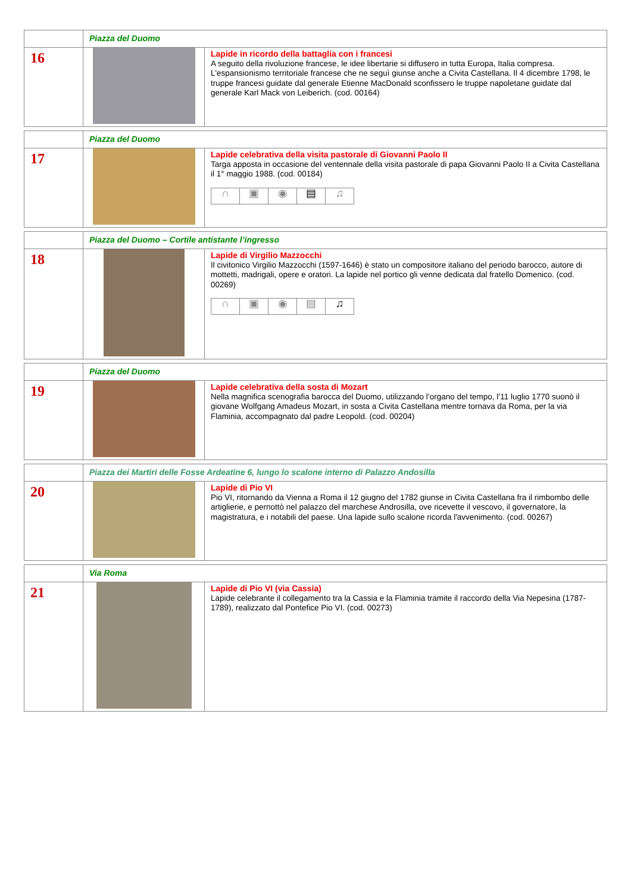| | Piazza del Duomo | |
| 16 | | Lapide in ricordo della battaglia con i francesi A seguito della rivoluzione francese, le idee libertarie si diffusero in tutta Europa, Italia compresa. L'espansionismo territoriale francese che ne seguì giunse anche a Civita Castellana. Il 4 dicembre 1798, le truppe francesi guidate dal generale Etienne MacDonald sconfissero le truppe napoletane guidate dal generale Karl Mack von Leiberich. (cod. 00164) |
| | Piazza del Duomo | |
| 17 | | Lapide celebrativa della visita pastorale di Giovanni Paolo II Targa apposta in occasione del ventennale della visita pastorale di papa Giovanni Paolo II a Civita Castellana il 1° maggio 1988. (cod. 00184) ∩ ▣ ◉ ▤ ♫ |
| | Piazza del Duomo – Cortile antistante l’ingresso | |
| 18 | | Lapide di Virgilio Mazzocchi Il civitonico Virgilio Mazzocchi (1597-1646) è stato un compositore italiano del periodo barocco, autore di mottetti, madrigali, opere e oratori. La lapide nel portico gli venne dedicata dal fratello Domenico. (cod. 00269) ∩ ▣ ◉ ▤ ♫ |
| | Piazza del Duomo | |
| 19 | | Lapide celebrativa della sosta di Mozart Nella magnifica scenografia barocca del Duomo, utilizzando l’organo del tempo, l’11 luglio 1770 suonò il giovane Wolfgang Amadeus Mozart, in sosta a Civita Castellana mentre tornava da Roma, per la via Flaminia, accompagnato dal padre Leopold. (cod. 00204) |
| | Piazza dei Martiri delle Fosse Ardeatine 6, lungo lo scalone interno di Palazzo Andosilla | |
| 20 | | Lapide di Pio VI Pio VI, ritornando da Vienna a Roma il 12 giugno del 1782 giunse in Civita Castellana fra il rimbombo delle artiglierie, e pernottò nel palazzo del marchese Androsilla, ove ricevette il vescovo, il governatore, la magistratura, e i notabili del paese. Una lapide sullo scalone ricorda l'avvenimento. (cod. 00267) |
| | Via Roma | |
| 21 | | Lapide di Pio VI (via Cassia) Lapide celebrante il collegamento tra la Cassia e la Flaminia tramite il raccordo della Via Nepesina (1787-1789), realizzato dal Pontefice Pio VI. (cod. 00273) |